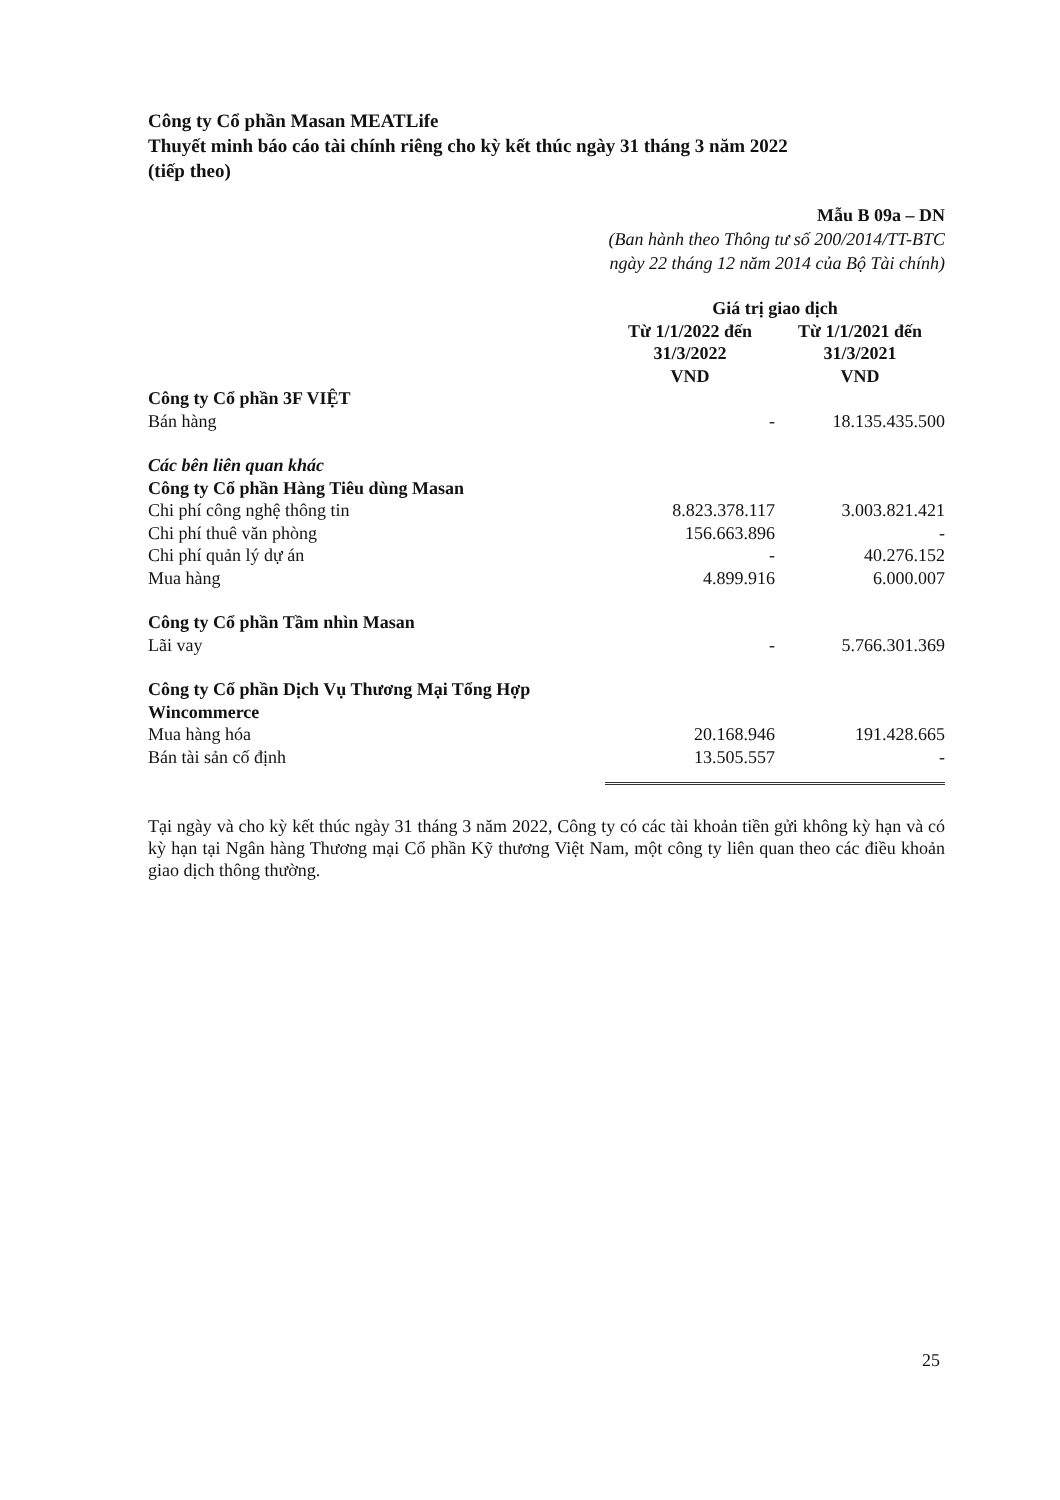Công ty Cổ phần Masan MEATLife
Thuyết minh báo cáo tài chính riêng cho kỳ kết thúc ngày 31 tháng 3 năm 2022
(tiếp theo)
Mẫu B 09a – DN
(Ban hành theo Thông tư số 200/2014/TT-BTC
ngày 22 tháng 12 năm 2014 của Bộ Tài chính)
| | Giá trị giao dịch | |
| --- | --- | --- |
| | Từ 1/1/2022 đến 31/3/2022 VND | Từ 1/1/2021 đến 31/3/2021 VND |
| Công ty Cổ phần 3F VIỆT | | |
| Bán hàng | - | 18.135.435.500 |
| Các bên liên quan khác | | |
| Công ty Cổ phần Hàng Tiêu dùng Masan | | |
| Chi phí công nghệ thông tin | 8.823.378.117 | 3.003.821.421 |
| Chi phí thuê văn phòng | 156.663.896 | - |
| Chi phí quản lý dự án | - | 40.276.152 |
| Mua hàng | 4.899.916 | 6.000.007 |
| Công ty Cổ phần Tầm nhìn Masan | | |
| Lãi vay | - | 5.766.301.369 |
| Công ty Cổ phần Dịch Vụ Thương Mại Tổng Hợp Wincommerce | | |
| Mua hàng hóa | 20.168.946 | 191.428.665 |
| Bán tài sản cố định | 13.505.557 | - |
Tại ngày và cho kỳ kết thúc ngày 31 tháng 3 năm 2022, Công ty có các tài khoản tiền gửi không kỳ hạn và có kỳ hạn tại Ngân hàng Thương mại Cổ phần Kỹ thương Việt Nam, một công ty liên quan theo các điều khoản giao dịch thông thường.
25